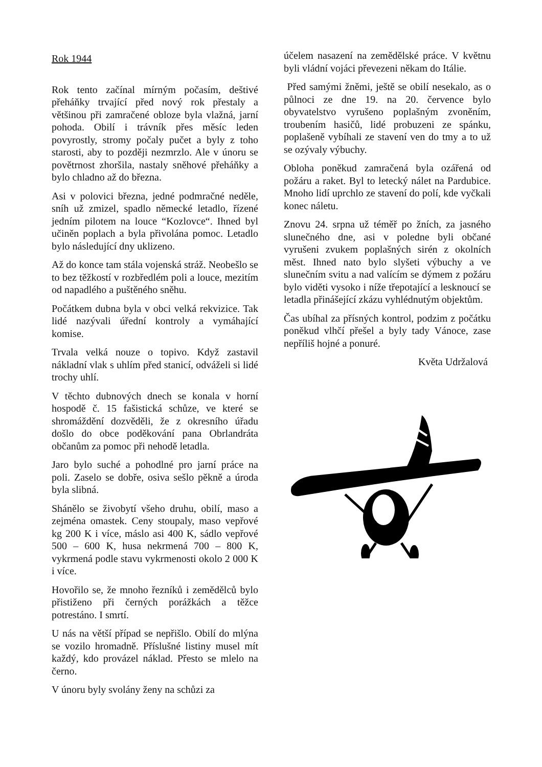Rok 1944
Rok tento začínal mírným počasím, deštivé přeháňky trvající před nový rok přestaly a většinou při zamračené obloze byla vlažná, jarní pohoda. Obilí i trávník přes měsíc leden povyrostly, stromy počaly pučet a byly z toho starosti, aby to později nezmrzlo. Ale v únoru se povětrnost zhoršila, nastaly sněhové přeháňky a bylo chladno až do března.
Asi v polovici března, jedné podmračné neděle, sníh už zmizel, spadlo německé letadlo, řízené jedním pilotem na louce “Kozlovce“. Ihned byl učiněn poplach a byla přivolána pomoc. Letadlo bylo následující dny uklizeno.
Až do konce tam stála vojenská stráž. Neobešlo se to bez těžkostí v rozbředlém poli a louce, mezitím od napadlého a puštěného sněhu.
Počátkem dubna byla v obci velká rekvizice. Tak lidé nazývali úřední kontroly a vymáhající komise.
Trvala velká nouze o topivo. Když zastavil nákladní vlak s uhlím před stanicí, odváželi si lidé trochy uhlí.
V těchto dubnových dnech se konala v horní hospodě č. 15 fašistická schůze, ve které se shromáždění dozvěděli, že z okresního úřadu došlo do obce poděkování pana Obrlandráta občanům za pomoc při nehodě letadla.
Jaro bylo suché a pohodlné pro jarní práce na poli. Zaselo se dobře, osiva sešlo pěkně a úroda byla slibná.
Shánělo se živobytí všeho druhu, obilí, maso a zejména omastek. Ceny stoupaly, maso vepřové kg 200 K i více, máslo asi 400 K, sádlo vepřové 500 – 600 K, husa nekrmená 700 – 800 K, vykrmená podle stavu vykrmenosti okolo 2 000 K i více.
Hovořilo se, že mnoho řezníků i zemědělců bylo přistiženo při černých porážkách a těžce potrestáno. I smrtí.
U nás na větší případ se nepřišlo. Obilí do mlýna se vozilo hromadně. Příslušné listiny musel mít každý, kdo provázel náklad. Přesto se mlelo na černo.
V únoru byly svolány ženy na schůzi za
účelem nasazení na zemědělské práce. V květnu byli vládní vojáci převezeni někam do Itálie.
Před samými žněmi, ještě se obilí nesekalo, as o půlnoci ze dne 19. na 20. července bylo obyvatelstvo vyrušeno poplašným zvoněním, troubením hasičů, lidé probuzeni ze spánku, poplašeně vybíhali ze stavení ven do tmy a to už se ozývaly výbuchy.
Obloha poněkud zamračená byla ozářená od požáru a raket. Byl to letecký nálet na Pardubice. Mnoho lidí uprchlo ze stavení do polí, kde vyčkali konec náletu.
Znovu 24. srpna už téměř po žních, za jasného slunečného dne, asi v poledne byli občané vyrušeni zvukem poplašných sirén z okolních měst. Ihned nato bylo slyšeti výbuchy a ve slunečním svitu a nad valícím se dýmem z požáru bylo viděti vysoko i níže třepotající a lesknoucí se letadla přinášející zkázu vyhlédnutým objektům.
Čas ubíhal za přísných kontrol, podzim z počátku poněkud vlhčí přešel a byly tady Vánoce, zase nepříliš hojné a ponuré.
Květa Udržalová